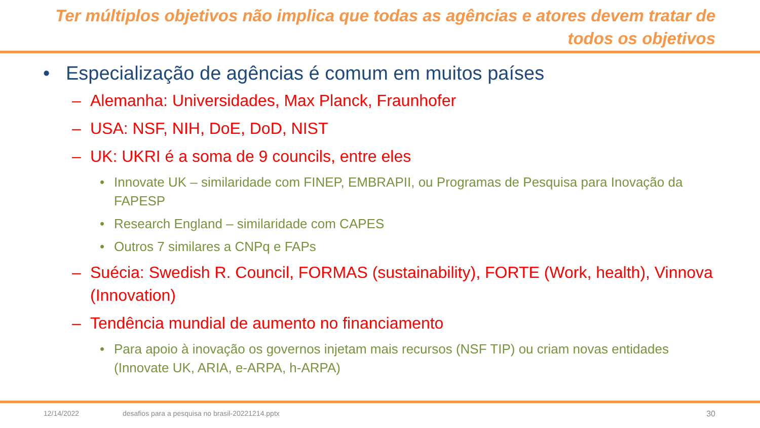Ter múltiplos objetivos não implica que todas as agências e atores devem tratar de todos os objetivos
• Especialização de agências é comum em muitos países
– Alemanha: Universidades, Max Planck, Fraunhofer
– USA: NSF, NIH, DoE, DoD, NIST
– UK: UKRI é a soma de 9 councils, entre eles
• Innovate UK – similaridade com FINEP, EMBRAPII, ou Programas de Pesquisa para Inovação da FAPESP
• Research England – similaridade com CAPES
• Outros 7 similares a CNPq e FAPs
– Suécia: Swedish R. Council, FORMAS (sustainability), FORTE (Work, health), Vinnova (Innovation)
– Tendência mundial de aumento no financiamento
• Para apoio à inovação os governos injetam mais recursos (NSF TIP) ou criam novas entidades (Innovate UK, ARIA, e-ARPA, h-ARPA)
12/14/2022 desafios para a pesquisa no brasil-20221214.pptx 30